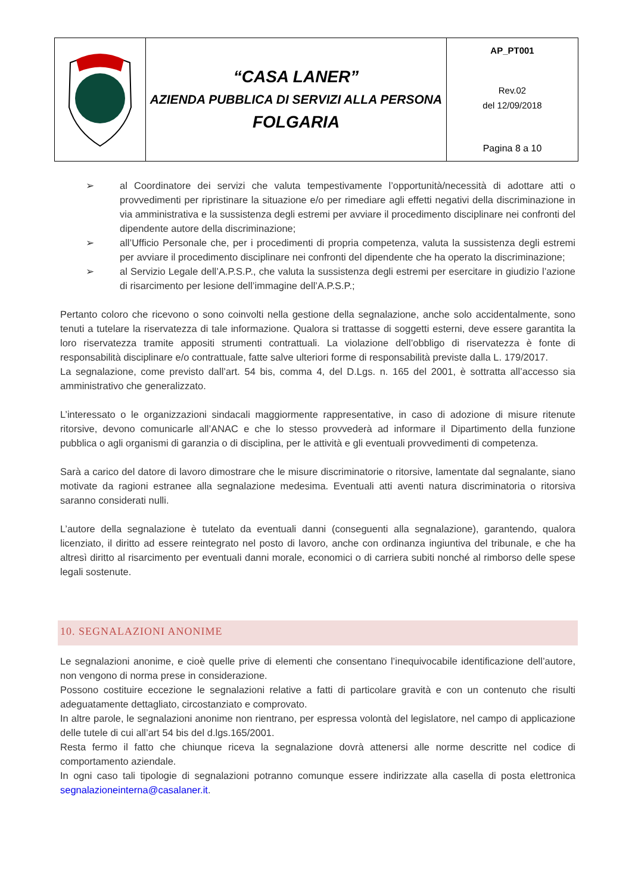| | “CASA LANER” AZIENDA PUBBLICA DI SERVIZI ALLA PERSONA FOLGARIA | AP_PT001 Rev.02 del 12/09/2018 Pagina 8 a 10 |
➢ al Coordinatore dei servizi che valuta tempestivamente l’opportunità/necessità di adottare atti o provvedimenti per ripristinare la situazione e/o per rimediare agli effetti negativi della discriminazione in via amministrativa e la sussistenza degli estremi per avviare il procedimento disciplinare nei confronti del dipendente autore della discriminazione;
➢ all’Ufficio Personale che, per i procedimenti di propria competenza, valuta la sussistenza degli estremi per avviare il procedimento disciplinare nei confronti del dipendente che ha operato la discriminazione;
➢ al Servizio Legale dell’A.P.S.P., che valuta la sussistenza degli estremi per esercitare in giudizio l’azione di risarcimento per lesione dell’immagine dell’A.P.S.P.;
Pertanto coloro che ricevono o sono coinvolti nella gestione della segnalazione, anche solo accidentalmente, sono tenuti a tutelare la riservatezza di tale informazione. Qualora si trattasse di soggetti esterni, deve essere garantita la loro riservatezza tramite appositi strumenti contrattuali. La violazione dell’obbligo di riservatezza è fonte di responsabilità disciplinare e/o contrattuale, fatte salve ulteriori forme di responsabilità previste dalla L. 179/2017.
La segnalazione, come previsto dall’art. 54 bis, comma 4, del D.Lgs. n. 165 del 2001, è sottratta all’accesso sia amministrativo che generalizzato.
L’interessato o le organizzazioni sindacali maggiormente rappresentative, in caso di adozione di misure ritenute ritorsive, devono comunicarle all’ANAC e che lo stesso provvederà ad informare il Dipartimento della funzione pubblica o agli organismi di garanzia o di disciplina, per le attività e gli eventuali provvedimenti di competenza.
Sarà a carico del datore di lavoro dimostrare che le misure discriminatorie o ritorsive, lamentate dal segnalante, siano motivate da ragioni estranee alla segnalazione medesima. Eventuali atti aventi natura discriminatoria o ritorsiva saranno considerati nulli.
L’autore della segnalazione è tutelato da eventuali danni (conseguenti alla segnalazione), garantendo, qualora licenziato, il diritto ad essere reintegrato nel posto di lavoro, anche con ordinanza ingiuntiva del tribunale, e che ha altresì diritto al risarcimento per eventuali danni morale, economici o di carriera subiti nonché al rimborso delle spese legali sostenute.
10. SEGNALAZIONI ANONIME
Le segnalazioni anonime, e cioè quelle prive di elementi che consentano l’inequivocabile identificazione dell’autore, non vengono di norma prese in considerazione.
Possono costituire eccezione le segnalazioni relative a fatti di particolare gravità e con un contenuto che risulti adeguatamente dettagliato, circostanziato e comprovato.
In altre parole, le segnalazioni anonime non rientrano, per espressa volontà del legislatore, nel campo di applicazione delle tutele di cui all’art 54 bis del d.lgs.165/2001.
Resta fermo il fatto che chiunque riceva la segnalazione dovrà attenersi alle norme descritte nel codice di comportamento aziendale.
In ogni caso tali tipologie di segnalazioni potranno comunque essere indirizzate alla casella di posta elettronica segnalazioneinterna@casalaner.it.